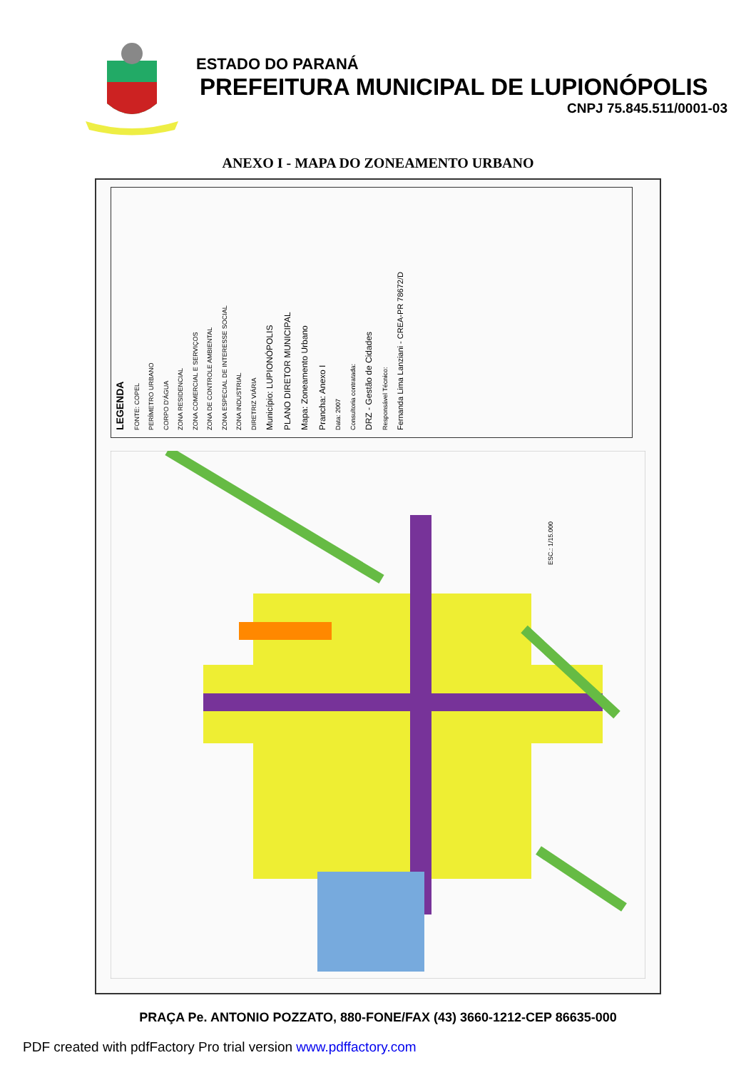ESTADO DO PARANÁ
PREFEITURA MUNICIPAL DE LUPIONÓPOLIS
CNPJ 75.845.511/0001-03
ANEXO I - MAPA DO ZONEAMENTO URBANO
LEGENDA FONTE: COPEL PERÍMETRO URBANO CORPO D'ÁGUA ZONA RESIDENCIAL ZONA COMERCIAL E SERVIÇOS ZONA DE CONTROLE AMBIENTAL ZONA ESPECIAL DE INTERESSE SOCIAL ZONA INDUSTRIAL DIRETRIZ VIÁRIA Município: LUPIONÓPOLIS PLANO DIRETOR MUNICIPAL Mapa: Zoneamento Urbano Prancha: Anexo I Data: 2007 Consultoria contratada: DRZ - Gestão de Cidades Responsável Técnico: Fernanda Lima Lanziani - CREA-PR 78672/D
ESC.: 1/15.000
PRAÇA Pe. ANTONIO POZZATO, 880-FONE/FAX (43) 3660-1212-CEP 86635-000
PDF created with pdfFactory Pro trial version www.pdffactory.com